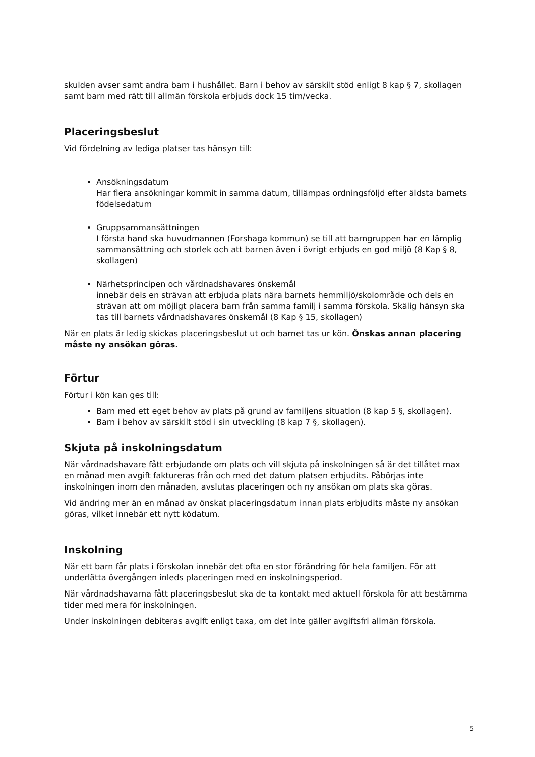skulden avser samt andra barn i hushållet. Barn i behov av särskilt stöd enligt 8 kap § 7, skollagen samt barn med rätt till allmän förskola erbjuds dock 15 tim/vecka.
Placeringsbeslut
Vid fördelning av lediga platser tas hänsyn till:
Ansökningsdatum
Har flera ansökningar kommit in samma datum, tillämpas ordningsföljd efter äldsta barnets födelsedatum
Gruppsammansättningen
I första hand ska huvudmannen (Forshaga kommun) se till att barngruppen har en lämplig sammansättning och storlek och att barnen även i övrigt erbjuds en god miljö (8 Kap § 8, skollagen)
Närhetsprincipen och vårdnadshavares önskemål
innebär dels en strävan att erbjuda plats nära barnets hemmiljö/skolområde och dels en strävan att om möjligt placera barn från samma familj i samma förskola. Skälig hänsyn ska tas till barnets vårdnadshavares önskemål (8 Kap § 15, skollagen)
När en plats är ledig skickas placeringsbeslut ut och barnet tas ur kön. Önskas annan placering måste ny ansökan göras.
Förtur
Förtur i kön kan ges till:
Barn med ett eget behov av plats på grund av familjens situation (8 kap 5 §, skollagen).
Barn i behov av särskilt stöd i sin utveckling (8 kap 7 §, skollagen).
Skjuta på inskolningsdatum
När vårdnadshavare fått erbjudande om plats och vill skjuta på inskolningen så är det tillåtet max en månad men avgift faktureras från och med det datum platsen erbjudits. Påbörjas inte inskolningen inom den månaden, avslutas placeringen och ny ansökan om plats ska göras.
Vid ändring mer än en månad av önskat placeringsdatum innan plats erbjudits måste ny ansökan göras, vilket innebär ett nytt ködatum.
Inskolning
När ett barn får plats i förskolan innebär det ofta en stor förändring för hela familjen. För att underlätta övergången inleds placeringen med en inskolningsperiod.
När vårdnadshavarna fått placeringsbeslut ska de ta kontakt med aktuell förskola för att bestämma tider med mera för inskolningen.
Under inskolningen debiteras avgift enligt taxa, om det inte gäller avgiftsfri allmän förskola.
5